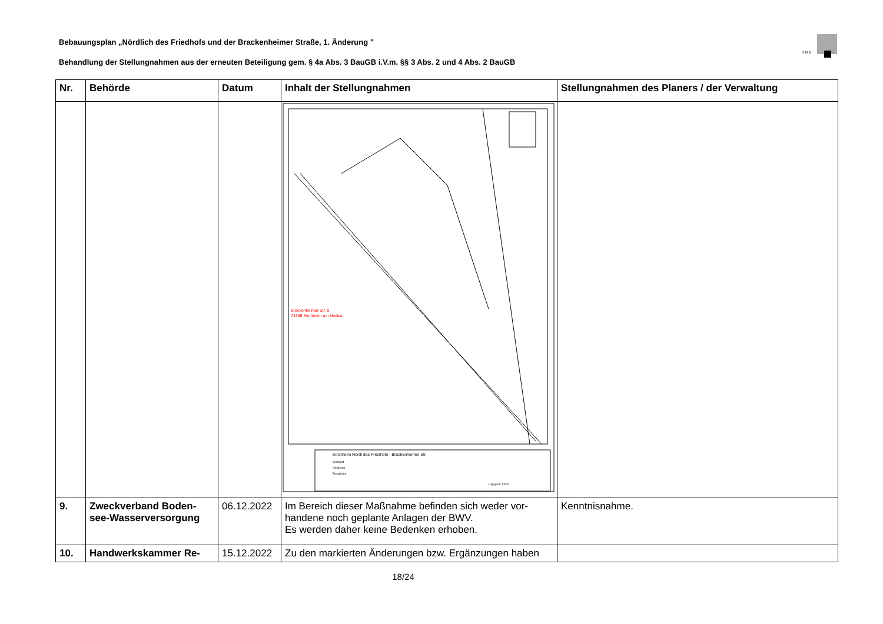Bebauungsplan „Nördlich des Friedhofs und der Brackenheimer Straße, 1. Änderung "
Behandlung der Stellungnahmen aus der erneuten Beteiligung gem. § 4a Abs. 3 BauGB i.V.m. §§ 3 Abs. 2 und 4 Abs. 2 BauGB
K M B
| Nr. | Behörde | Datum | Inhalt der Stellungnahmen | Stellungnahmen des Planers / der Verwaltung |
| --- | --- | --- | --- | --- |
| | | | Brackenheimer Str. 9 74366 Kirchheim am Neckar Kirchheim Nördl des Friedhofs - Brackenheimer Str Südwest Heilbronn Besigheim Lageplan 1:500 | |
| 9. | Zweckverband Boden-see-Wasserversorgung | 06.12.2022 | Im Bereich dieser Maßnahme befinden sich weder vor-handene noch geplante Anlagen der BWV. Es werden daher keine Bedenken erhoben. | Kenntnisnahme. |
| 10. | Handwerkskammer Re- | 15.12.2022 | Zu den markierten Änderungen bzw. Ergänzungen haben | |
18/24